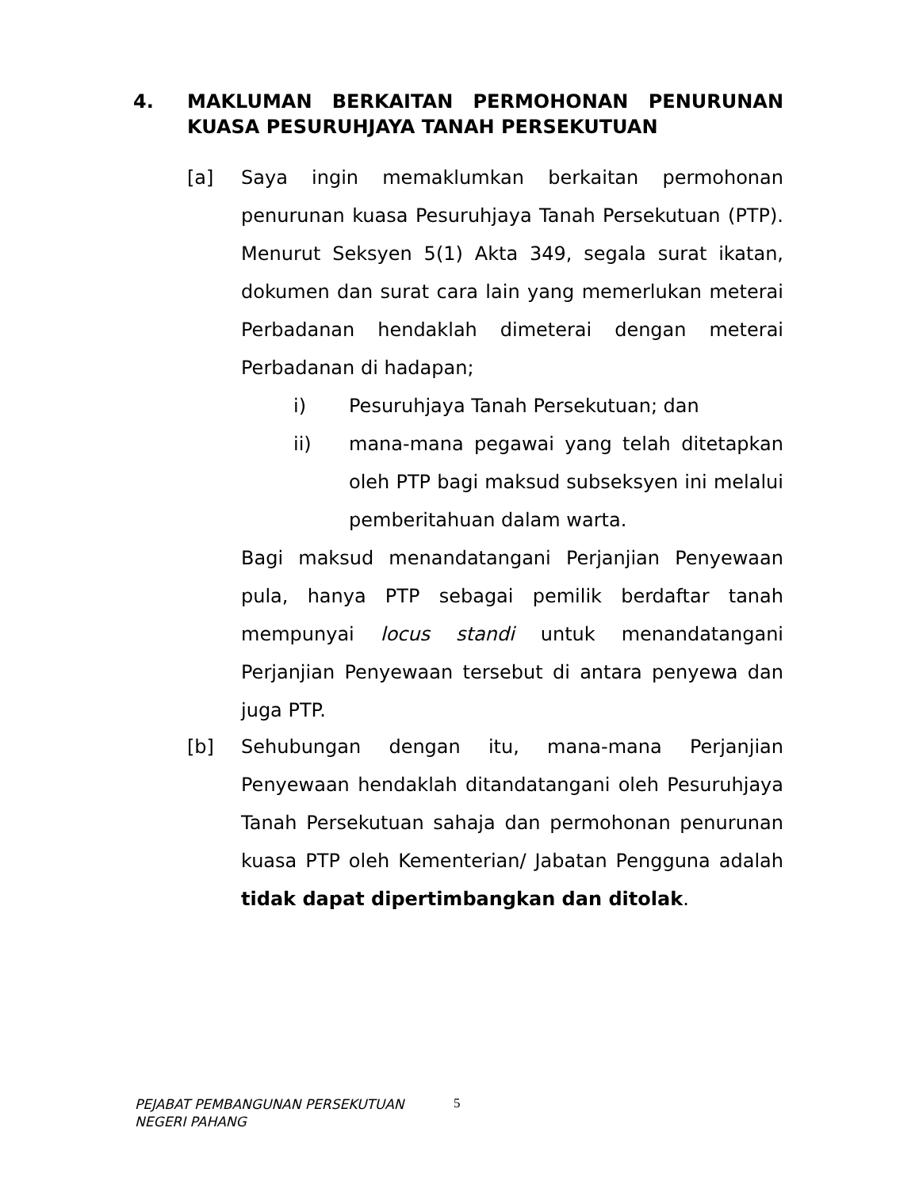4. MAKLUMAN BERKAITAN PERMOHONAN PENURUNAN KUASA PESURUHJAYA TANAH PERSEKUTUAN
[a] Saya ingin memaklumkan berkaitan permohonan penurunan kuasa Pesuruhjaya Tanah Persekutuan (PTP). Menurut Seksyen 5(1) Akta 349, segala surat ikatan, dokumen dan surat cara lain yang memerlukan meterai Perbadanan hendaklah dimeterai dengan meterai Perbadanan di hadapan;
i) Pesuruhjaya Tanah Persekutuan; dan
ii) mana-mana pegawai yang telah ditetapkan oleh PTP bagi maksud subseksyen ini melalui pemberitahuan dalam warta.
Bagi maksud menandatangani Perjanjian Penyewaan pula, hanya PTP sebagai pemilik berdaftar tanah mempunyai locus standi untuk menandatangani Perjanjian Penyewaan tersebut di antara penyewa dan juga PTP.
[b] Sehubungan dengan itu, mana-mana Perjanjian Penyewaan hendaklah ditandatangani oleh Pesuruhjaya Tanah Persekutuan sahaja dan permohonan penurunan kuasa PTP oleh Kementerian/ Jabatan Pengguna adalah tidak dapat dipertimbangkan dan ditolak.
PEJABAT PEMBANGUNAN PERSEKUTUAN
NEGERI PAHANG
5